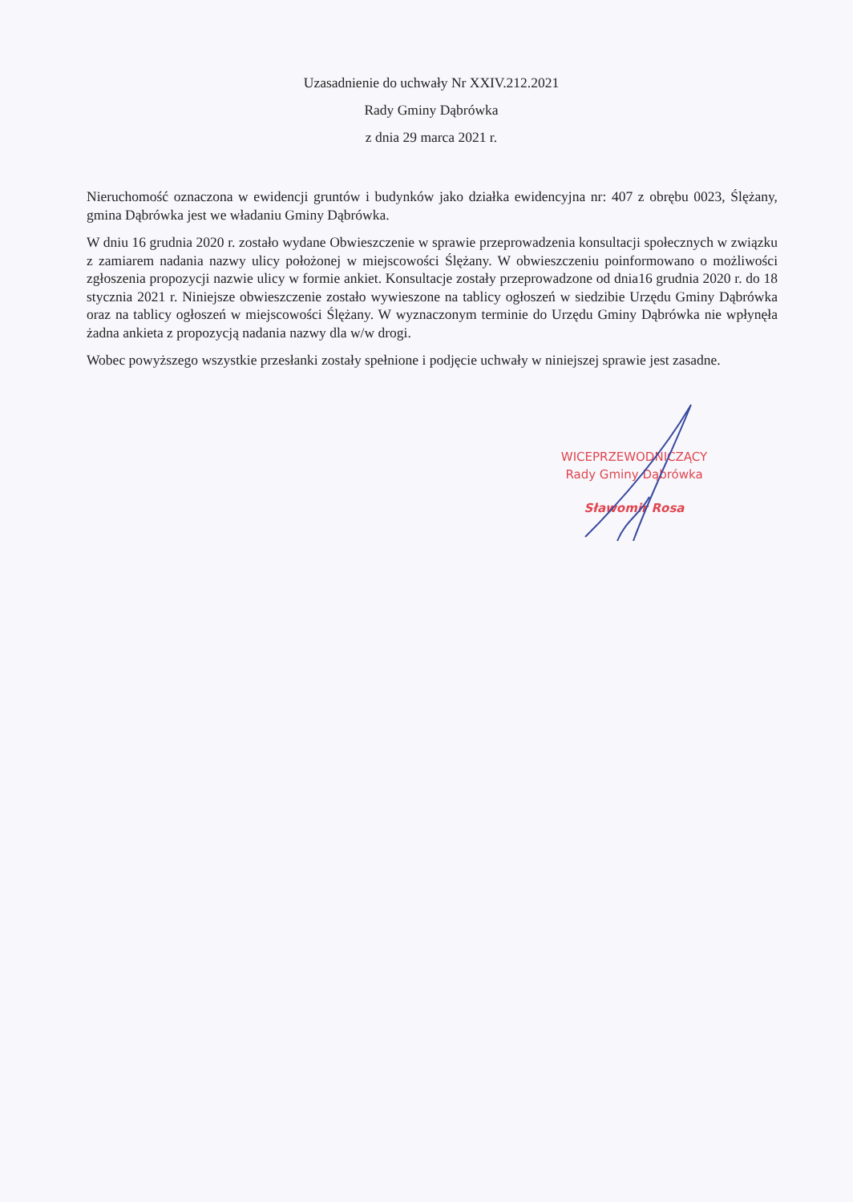Uzasadnienie do uchwały Nr XXIV.212.2021
Rady Gminy Dąbrówka
z dnia 29 marca 2021 r.
Nieruchomość oznaczona w ewidencji gruntów i budynków jako działka ewidencyjna nr: 407 z obrębu 0023, Ślężany, gmina Dąbrówka jest we władaniu Gminy Dąbrówka.
W dniu 16 grudnia 2020 r. zostało wydane Obwieszczenie w sprawie przeprowadzenia konsultacji społecznych w związku z zamiarem nadania nazwy ulicy położonej w miejscowości Ślężany. W obwieszczeniu poinformowano o możliwości zgłoszenia propozycji nazwie ulicy w formie ankiet. Konsultacje zostały przeprowadzone od dnia16 grudnia 2020 r. do 18 stycznia 2021 r. Niniejsze obwieszczenie zostało wywieszone na tablicy ogłoszeń w siedzibie Urzędu Gminy Dąbrówka oraz na tablicy ogłoszeń w miejscowości Ślężany. W wyznaczonym terminie do Urzędu Gminy Dąbrówka nie wpłynęła żadna ankieta z propozycją nadania nazwy dla w/w drogi.
Wobec powyższego wszystkie przesłanki zostały spełnione i podjęcie uchwały w niniejszej sprawie jest zasadne.
WICEPRZEWODNICZĄCY
Rady Gminy Dąbrówka
Sławomir Rosa